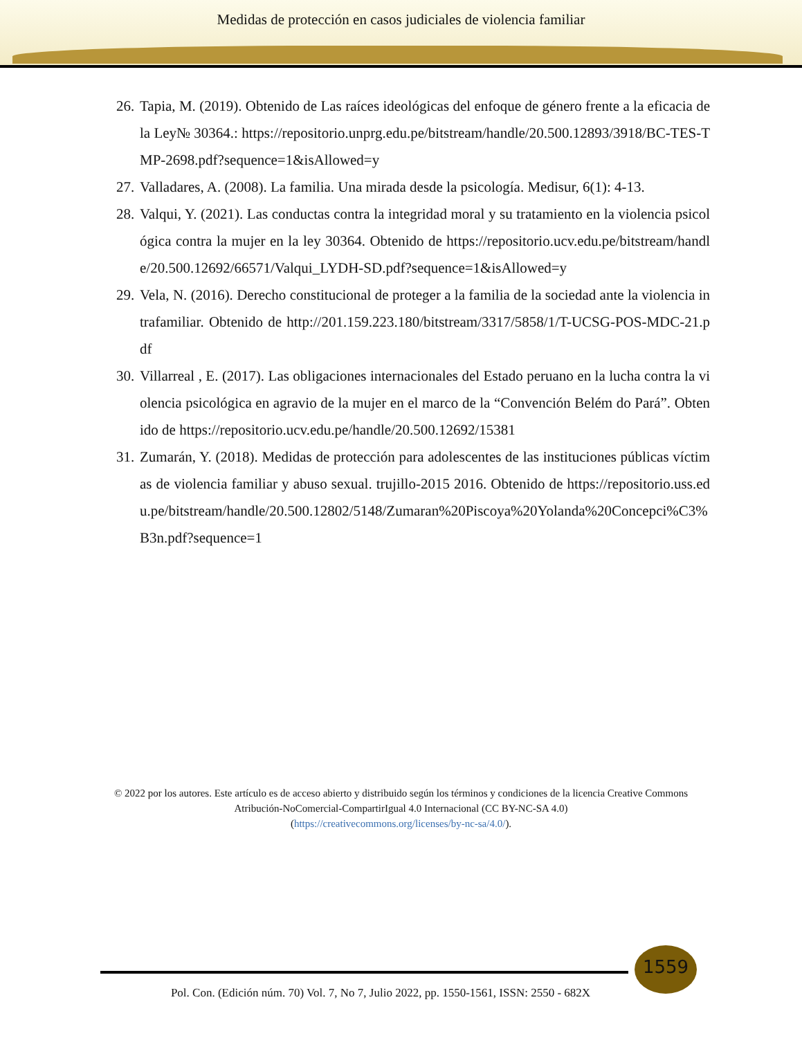Medidas de protección en casos judiciales de violencia familiar
26.
Tapia, M. (2019). Obtenido de Las raíces ideológicas del enfoque de género frente a la eficacia de la Ley№ 30364.: https://repositorio.unprg.edu.pe/bitstream/handle/20.500.12893/3918/BC-TES-TMP-2698.pdf?sequence=1&isAllowed=y
27.
Valladares, A. (2008). La familia. Una mirada desde la psicología. Medisur, 6(1): 4-13.
28.
Valqui, Y. (2021). Las conductas contra la integridad moral y su tratamiento en la violencia psicológica contra la mujer en la ley 30364. Obtenido de https://repositorio.ucv.edu.pe/bitstream/handle/20.500.12692/66571/Valqui_LYDH-SD.pdf?sequence=1&isAllowed=y
29.
Vela, N. (2016). Derecho constitucional de proteger a la familia de la sociedad ante la violencia intrafamiliar. Obtenido de http://201.159.223.180/bitstream/3317/5858/1/T-UCSG-POS-MDC-21.pdf
30.
Villarreal , E. (2017). Las obligaciones internacionales del Estado peruano en la lucha contra la violencia psicológica en agravio de la mujer en el marco de la “Convención Belém do Pará”. Obtenido de https://repositorio.ucv.edu.pe/handle/20.500.12692/15381
31.
Zumarán, Y. (2018). Medidas de protección para adolescentes de las instituciones públicas víctimas de violencia familiar y abuso sexual. trujillo-2015 2016. Obtenido de https://repositorio.uss.edu.pe/bitstream/handle/20.500.12802/5148/Zumaran%20Piscoya%20Yolanda%20Concepci%C3%B3n.pdf?sequence=1
© 2022 por los autores. Este artículo es de acceso abierto y distribuido según los términos y condiciones de la licencia Creative Commons Atribución-NoComercial-CompartirIgual 4.0 Internacional (CC BY-NC-SA 4.0)
(https://creativecommons.org/licenses/by-nc-sa/4.0/).
1559
Pol. Con. (Edición núm. 70) Vol. 7, No 7, Julio 2022, pp. 1550-1561, ISSN: 2550 - 682X